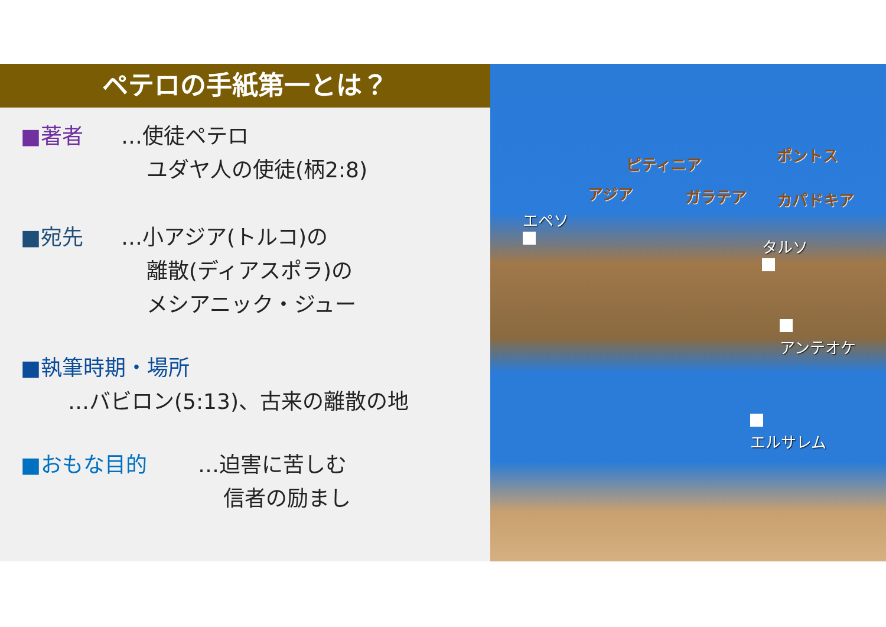ペテロの手紙第一とは？
■著者 …使徒ペテロ
ユダヤ人の使徒(柄2:8)
■宛先 …小アジア(トルコ)の
離散(ディアスポラ)の
メシアニック・ジュー
■執筆時期・場所
…バビロン(5:13)、古来の離散の地
■おもな目的 …迫害に苦しむ
信者の励まし
ピティニア ポントス
アジア ガラテア カパドキア
エペソ
タルソ
アンテオケ
エルサレム